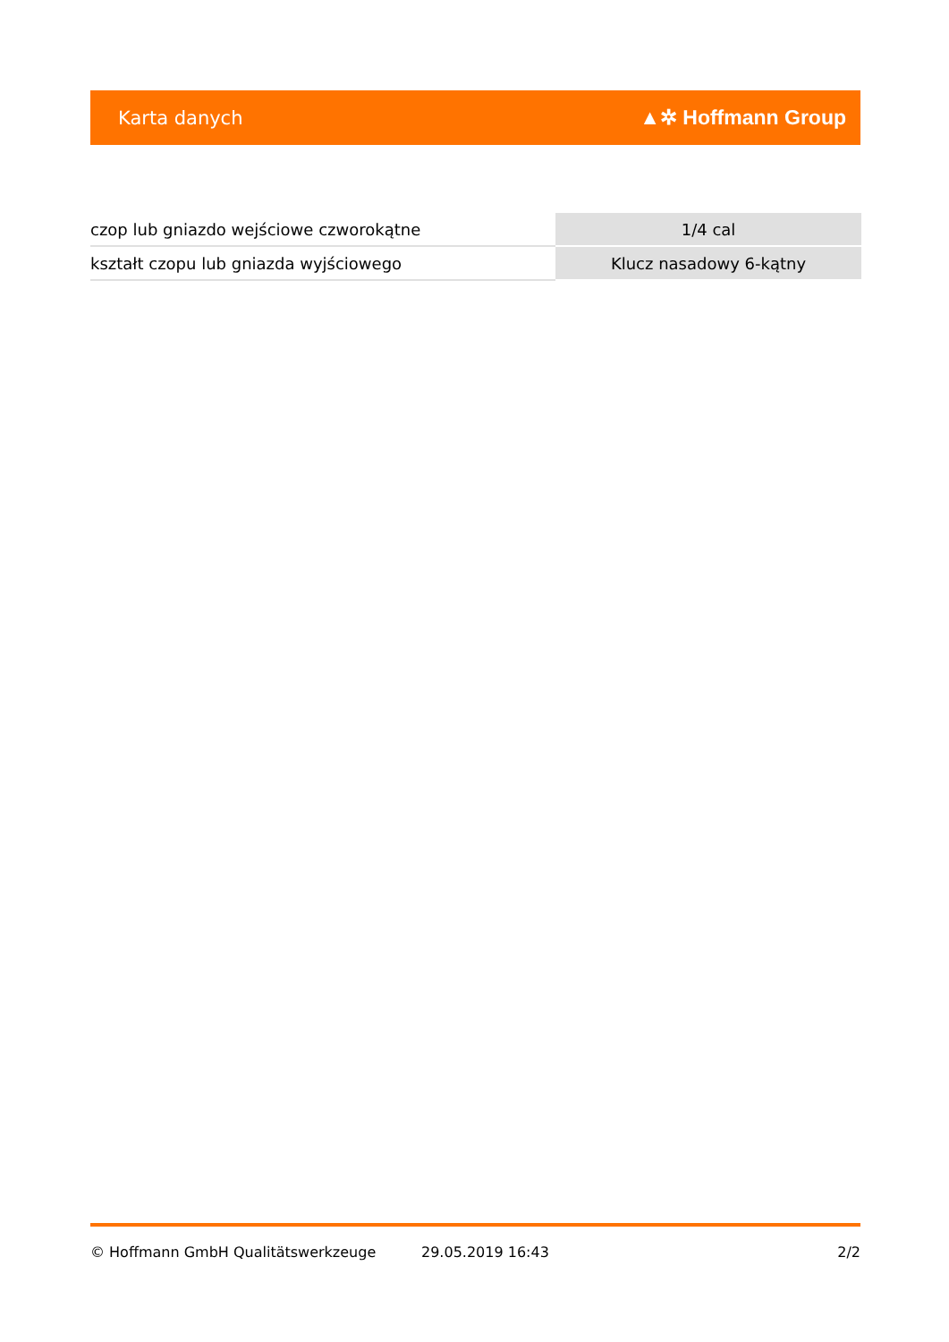Karta danych ▲✲ Hoffmann Group
| czop lub gniazdo wejściowe czworokątne | 1/4 cal |
| kształt czopu lub gniazda wyjściowego | Klucz nasadowy 6-kątny |
© Hoffmann GmbH Qualitätswerkzeuge 29.05.2019 16:43 2/2